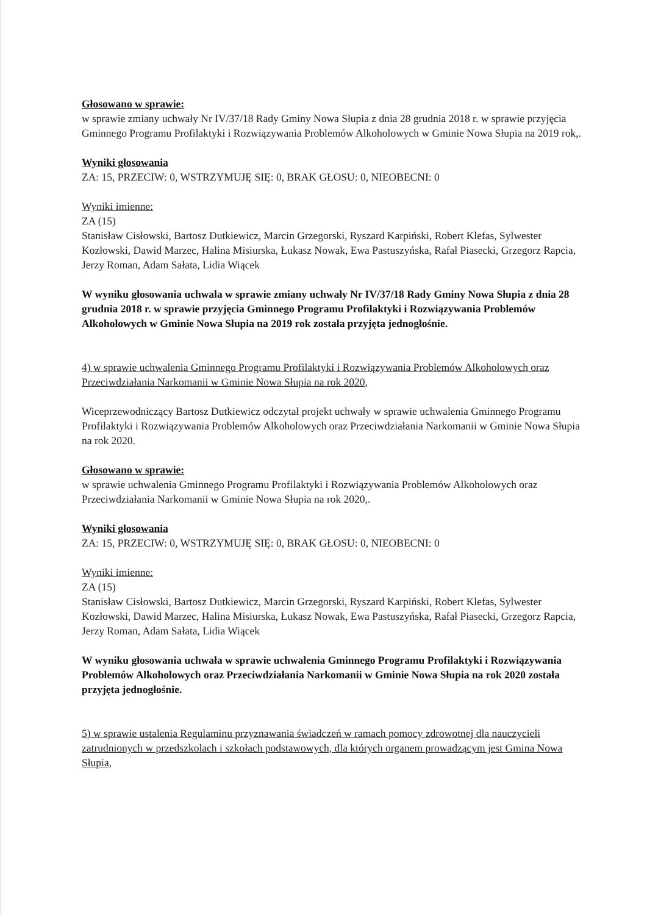Głosowano w sprawie:
w sprawie zmiany uchwały Nr IV/37/18 Rady Gminy Nowa Słupia z dnia 28 grudnia 2018 r. w sprawie przyjęcia Gminnego Programu Profilaktyki i Rozwiązywania Problemów Alkoholowych w Gminie Nowa Słupia na 2019 rok,.
Wyniki głosowania
ZA: 15, PRZECIW: 0, WSTRZYMUJĘ SIĘ: 0, BRAK GŁOSU: 0, NIEOBECNI: 0
Wyniki imienne:
ZA (15)
Stanisław Cisłowski, Bartosz Dutkiewicz, Marcin Grzegorski, Ryszard Karpiński, Robert Klefas, Sylwester Kozłowski, Dawid Marzec, Halina Misiurska, Łukasz Nowak, Ewa Pastuszyńska, Rafał Piasecki, Grzegorz Rapcia, Jerzy Roman, Adam Sałata, Lidia Wiącek
W wyniku głosowania uchwala w sprawie zmiany uchwały Nr IV/37/18 Rady Gminy Nowa Słupia z dnia 28 grudnia 2018 r. w sprawie przyjęcia Gminnego Programu Profilaktyki i Rozwiązywania Problemów Alkoholowych w Gminie Nowa Słupia na 2019 rok została przyjęta jednogłośnie.
4) w sprawie uchwalenia Gminnego Programu Profilaktyki i Rozwiązywania Problemów Alkoholowych oraz Przeciwdziałania Narkomanii w Gminie Nowa Słupia na rok 2020,
Wiceprzewodniczący Bartosz Dutkiewicz odczytał projekt uchwały w sprawie uchwalenia Gminnego Programu Profilaktyki i Rozwiązywania Problemów Alkoholowych oraz Przeciwdziałania Narkomanii w Gminie Nowa Słupia na rok 2020.
Głosowano w sprawie:
w sprawie uchwalenia Gminnego Programu Profilaktyki i Rozwiązywania Problemów Alkoholowych oraz Przeciwdziałania Narkomanii w Gminie Nowa Słupia na rok 2020,.
Wyniki głosowania
ZA: 15, PRZECIW: 0, WSTRZYMUJĘ SIĘ: 0, BRAK GŁOSU: 0, NIEOBECNI: 0
Wyniki imienne:
ZA (15)
Stanisław Cisłowski, Bartosz Dutkiewicz, Marcin Grzegorski, Ryszard Karpiński, Robert Klefas, Sylwester Kozłowski, Dawid Marzec, Halina Misiurska, Łukasz Nowak, Ewa Pastuszyńska, Rafał Piasecki, Grzegorz Rapcia, Jerzy Roman, Adam Sałata, Lidia Wiącek
W wyniku głosowania uchwała w sprawie uchwalenia Gminnego Programu Profilaktyki i Rozwiązywania Problemów Alkoholowych oraz Przeciwdziałania Narkomanii w Gminie Nowa Słupia na rok 2020 została przyjęta jednogłośnie.
5) w sprawie ustalenia Regulaminu przyznawania świadczeń w ramach pomocy zdrowotnej dla nauczycieli zatrudnionych w przedszkolach i szkołach podstawowych, dla których organem prowadzącym jest Gmina Nowa Słupia,